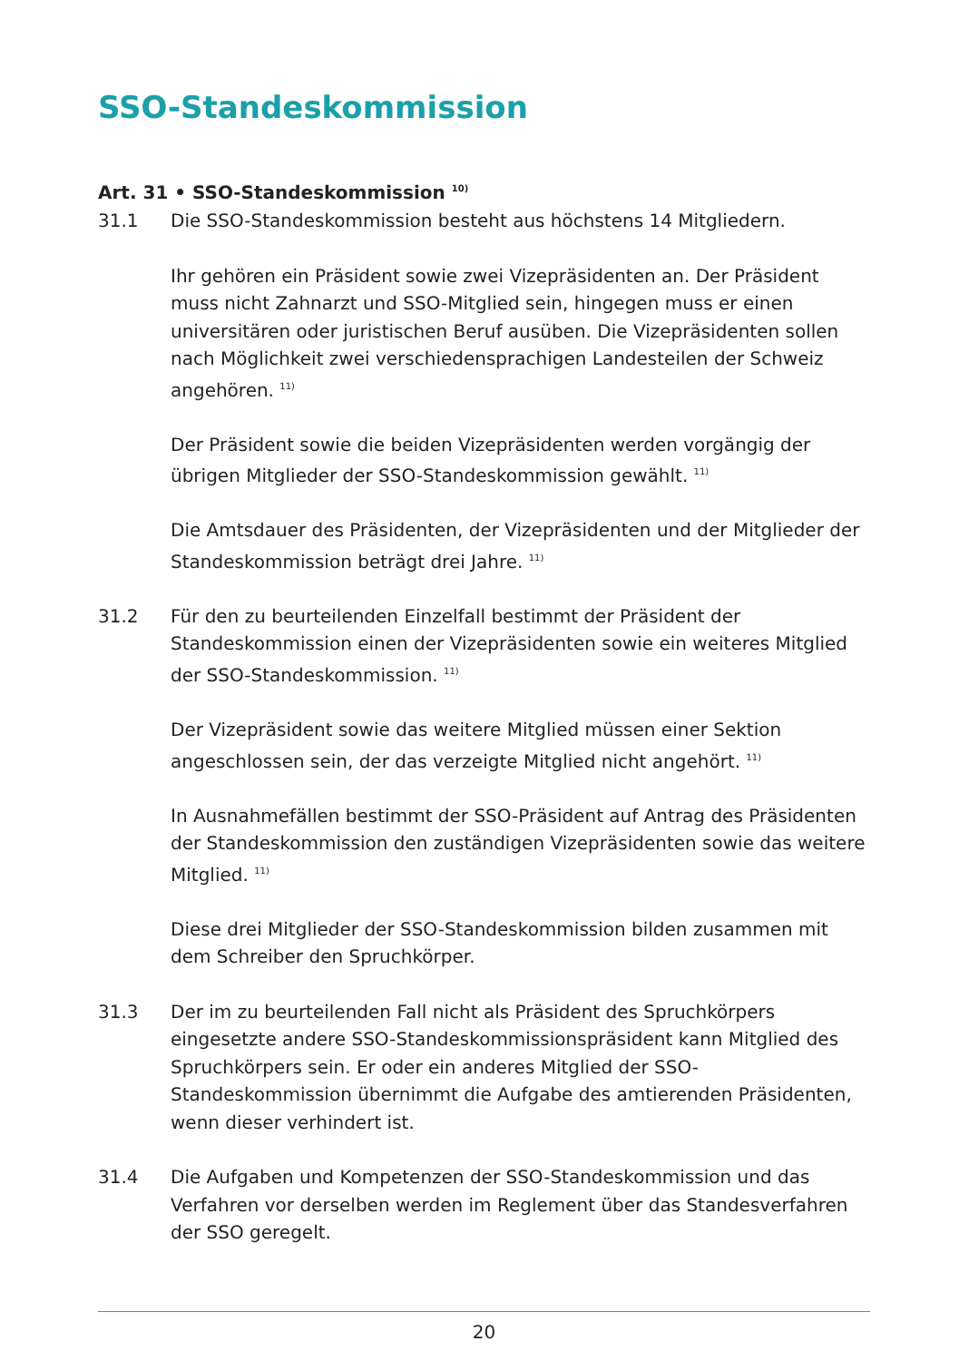SSO-Standeskommission
Art. 31 • SSO-Standeskommission <sup>10)</sup>
31.1 Die SSO-Standeskommission besteht aus höchstens 14 Mitgliedern.
Ihr gehören ein Präsident sowie zwei Vizepräsidenten an. Der Präsident muss nicht Zahnarzt und SSO-Mitglied sein, hingegen muss er einen universitären oder juristischen Beruf ausüben. Die Vizepräsidenten sollen nach Möglichkeit zwei verschiedensprachigen Landesteilen der Schweiz angehören. <sup>11)</sup>
Der Präsident sowie die beiden Vizepräsidenten werden vorgängig der übrigen Mitglieder der SSO-Standeskommission gewählt. <sup>11)</sup>
Die Amtsdauer des Präsidenten, der Vizepräsidenten und der Mitglieder der Standeskommission beträgt drei Jahre. <sup>11)</sup>
31.2 Für den zu beurteilenden Einzelfall bestimmt der Präsident der Standeskommission einen der Vizepräsidenten sowie ein weiteres Mitglied der SSO-Standeskommission. <sup>11)</sup>
Der Vizepräsident sowie das weitere Mitglied müssen einer Sektion angeschlossen sein, der das verzeigte Mitglied nicht angehört. <sup>11)</sup>
In Ausnahmefällen bestimmt der SSO-Präsident auf Antrag des Präsidenten der Standeskommission den zuständigen Vizepräsidenten sowie das weitere Mitglied. <sup>11)</sup>
Diese drei Mitglieder der SSO-Standeskommission bilden zusammen mit dem Schreiber den Spruchkörper.
31.3 Der im zu beurteilenden Fall nicht als Präsident des Spruchkörpers eingesetzte andere SSO-Standeskommissionspräsident kann Mitglied des Spruchkörpers sein. Er oder ein anderes Mitglied der SSO-Standeskommission übernimmt die Aufgabe des amtierenden Präsidenten, wenn dieser verhindert ist.
31.4 Die Aufgaben und Kompetenzen der SSO-Standeskommission und das Verfahren vor derselben werden im Reglement über das Standesverfahren der SSO geregelt.
20